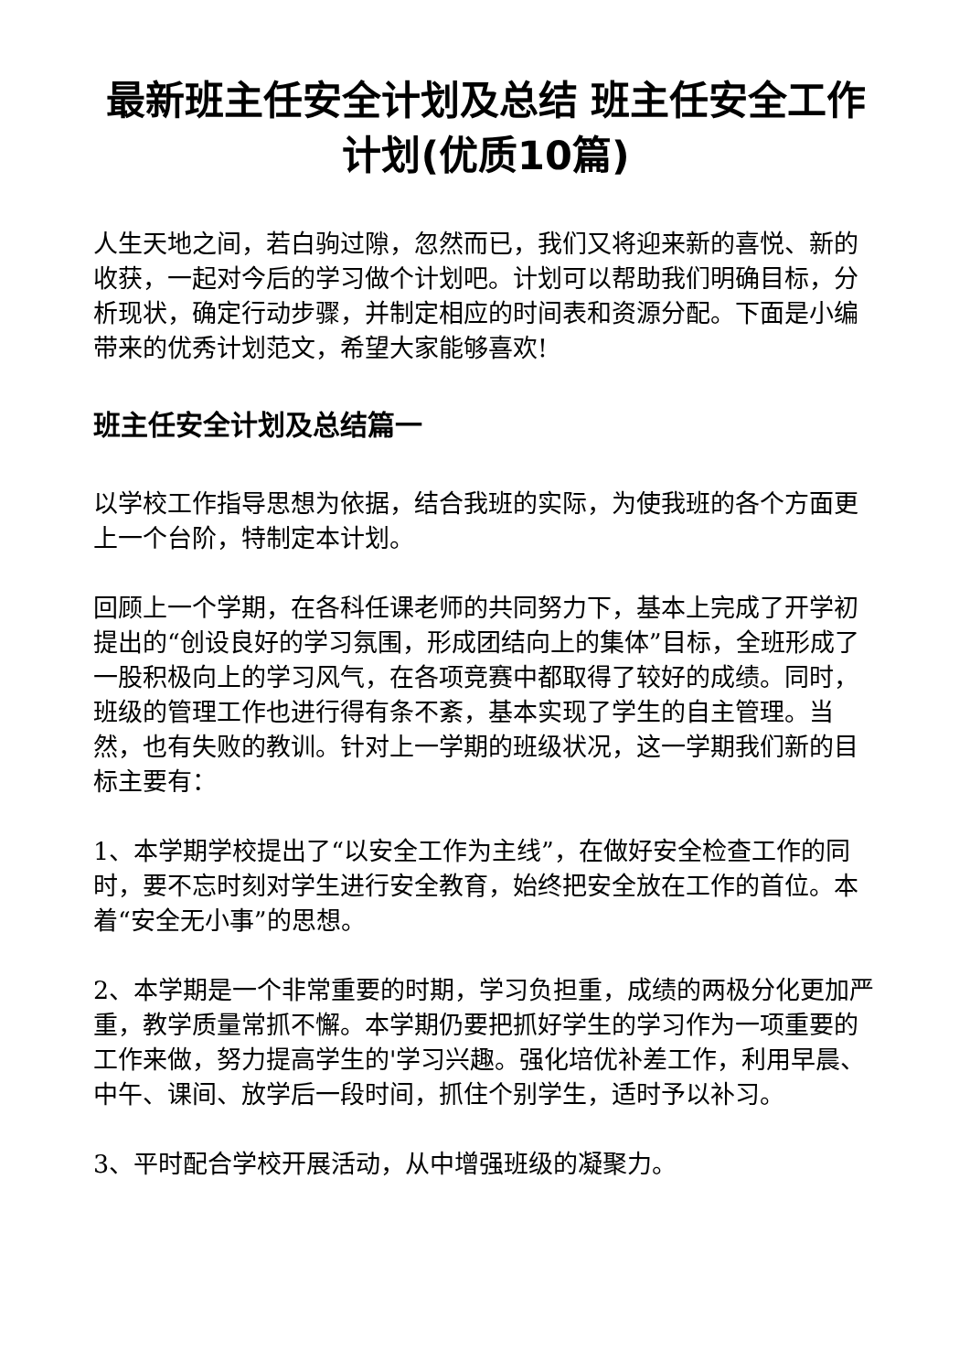最新班主任安全计划及总结 班主任安全工作计划(优质10篇)
人生天地之间，若白驹过隙，忽然而已，我们又将迎来新的喜悦、新的收获，一起对今后的学习做个计划吧。计划可以帮助我们明确目标，分析现状，确定行动步骤，并制定相应的时间表和资源分配。下面是小编带来的优秀计划范文，希望大家能够喜欢!
班主任安全计划及总结篇一
以学校工作指导思想为依据，结合我班的实际，为使我班的各个方面更上一个台阶，特制定本计划。
回顾上一个学期，在各科任课老师的共同努力下，基本上完成了开学初提出的“创设良好的学习氛围，形成团结向上的集体”目标，全班形成了一股积极向上的学习风气，在各项竞赛中都取得了较好的成绩。同时，班级的管理工作也进行得有条不紊，基本实现了学生的自主管理。当然，也有失败的教训。针对上一学期的班级状况，这一学期我们新的目标主要有：
1、本学期学校提出了“以安全工作为主线”，在做好安全检查工作的同时，要不忘时刻对学生进行安全教育，始终把安全放在工作的首位。本着“安全无小事”的思想。
2、本学期是一个非常重要的时期，学习负担重，成绩的两极分化更加严重，教学质量常抓不懈。本学期仍要把抓好学生的学习作为一项重要的工作来做，努力提高学生的'学习兴趣。强化培优补差工作，利用早晨、中午、课间、放学后一段时间，抓住个别学生，适时予以补习。
3、平时配合学校开展活动，从中增强班级的凝聚力。